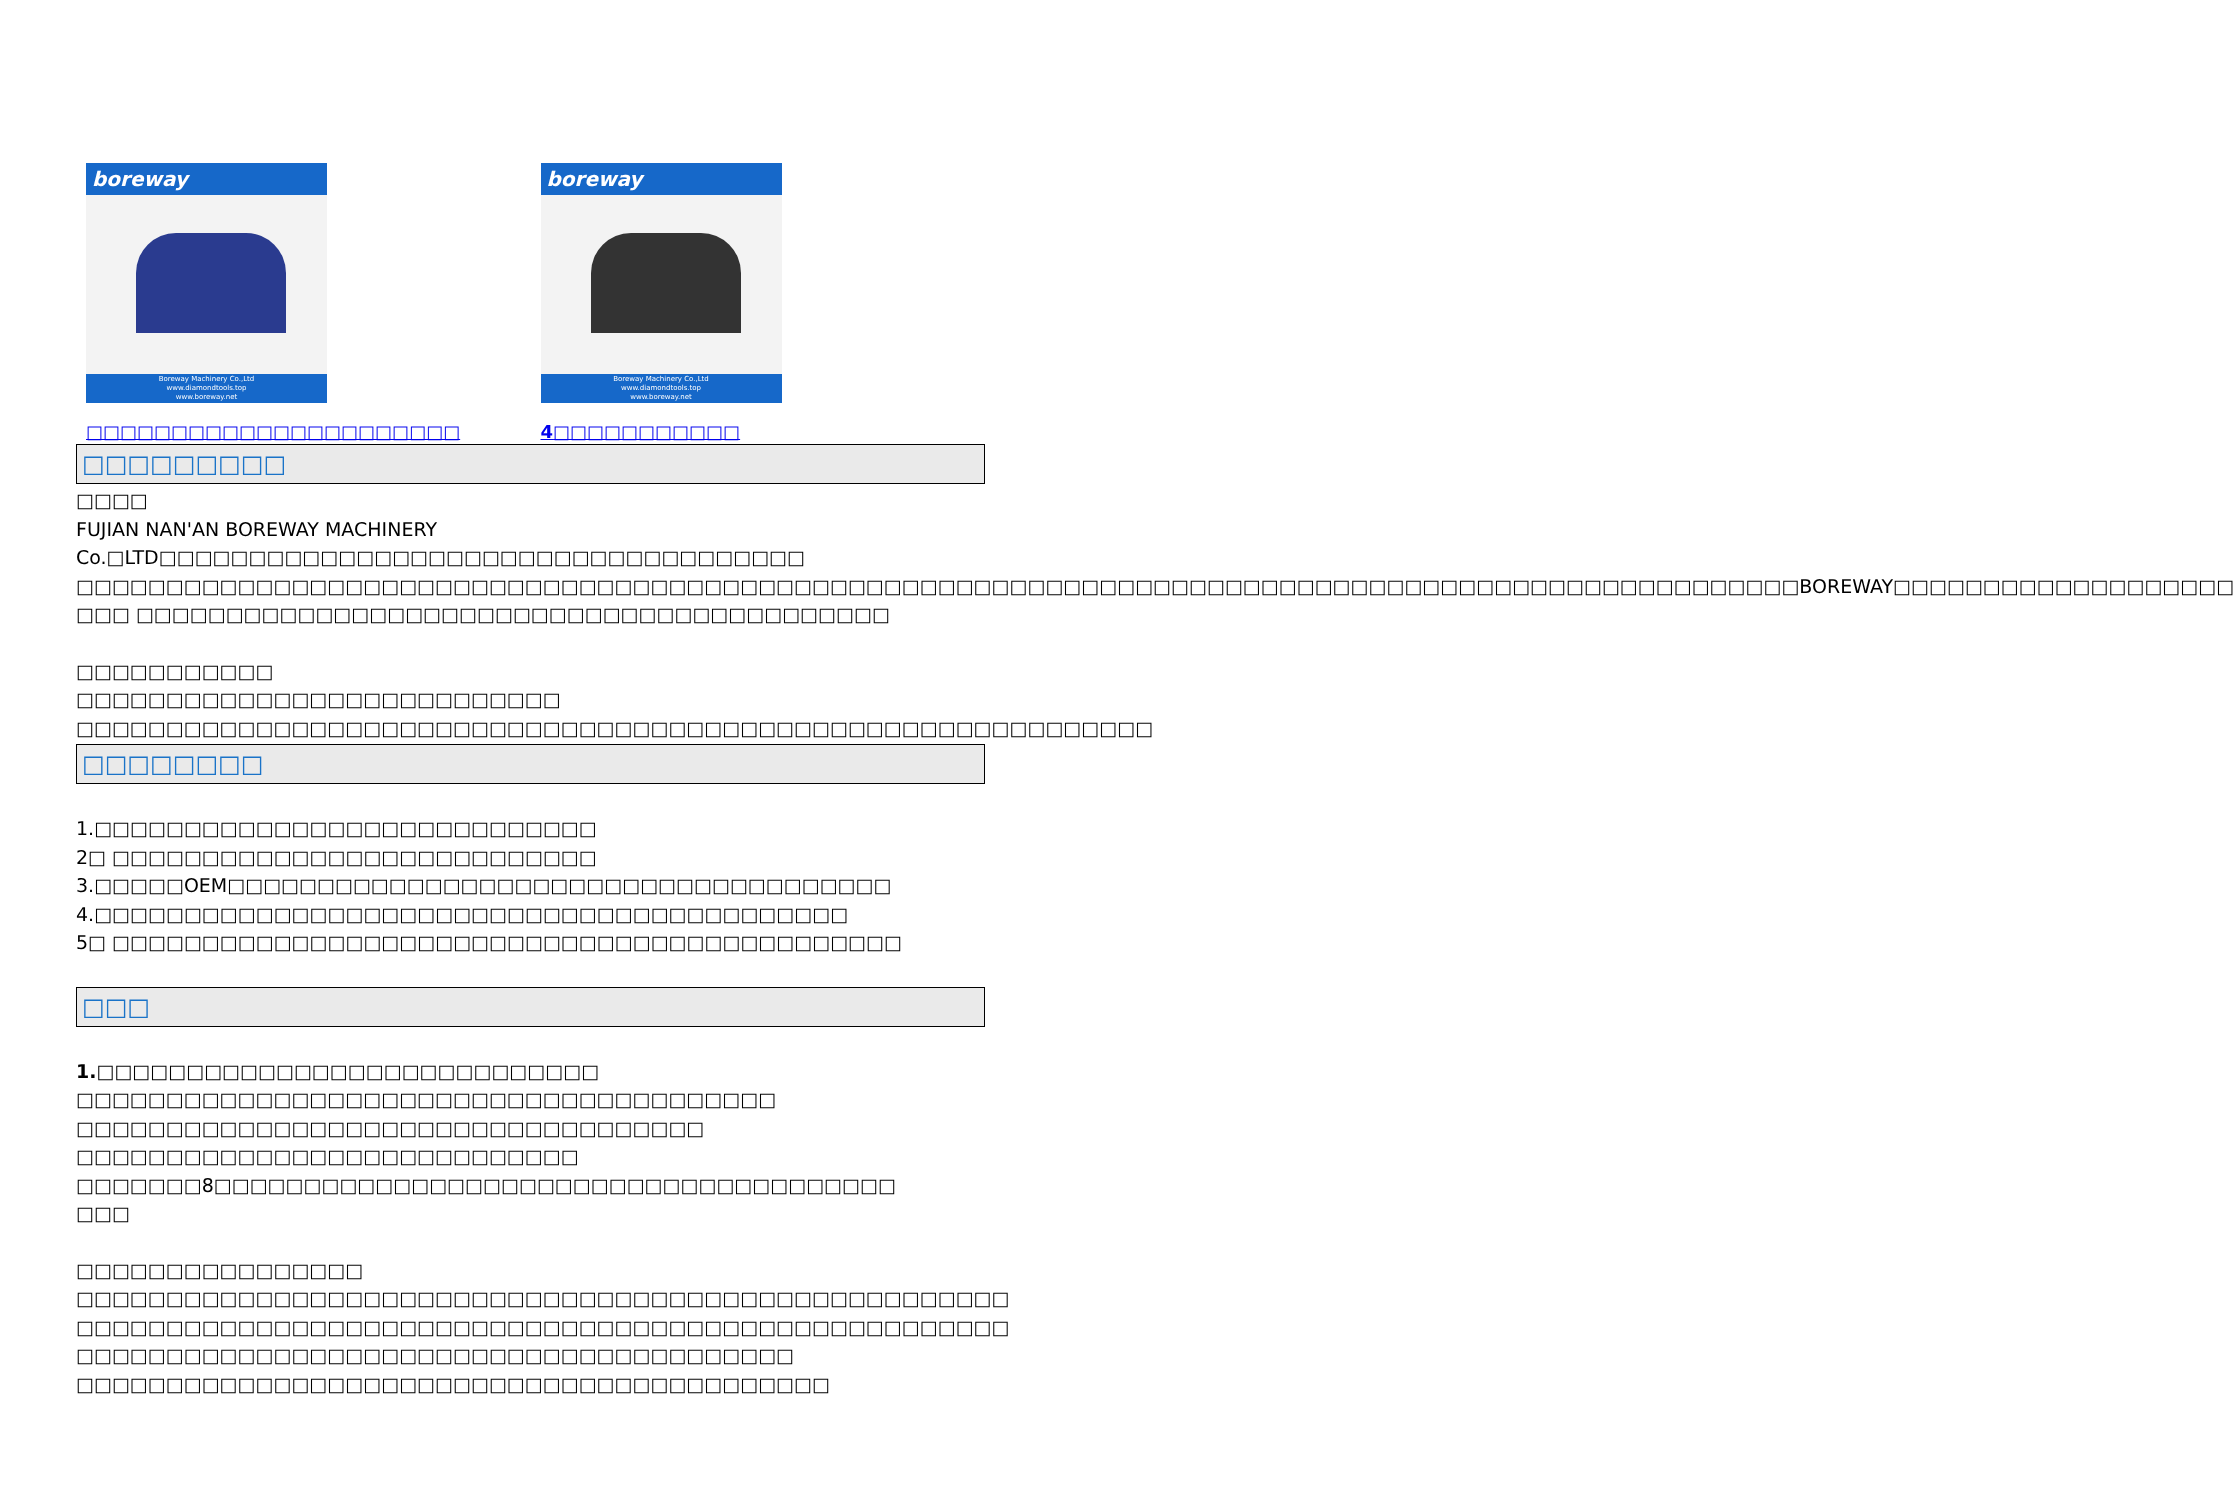boreway
Boreway Machinery Co.,Ltd
www.diamondtools.top
www.boreway.net
□□□□□□□□□□□□□□□□□□□□□□
boreway
Boreway Machinery Co.,Ltd
www.diamondtools.top
www.boreway.net
4□□□□□□□□□□□
□□□□□□□□□
□□□□
FUJIAN NAN'AN BOREWAY MACHINERY Co.□LTD□□□□□□□□□□□□□□□□□□□□□□□□□□□□□□□□□□□□ □□□□□□□□□□□□□□□□□□□□□□□□□□□□□□□□□□□□□□□□□□□□□□□□□□□□□□□□□□□□□□□□□□□□□□□□□□□□□□□□□□□□□□□□□□□□□□□□BOREWAY□□□□□□□□□□□□□□□□□□□ □□□ □□□□□□□□□□□□□□□□□□□□□□□□□□□□□□□□□□□□□□□□□□
□□□□□□□□□□□
□□□□□□□□□□□□□□□□□□□□□□□□□□□
□□□□□□□□□□□□□□□□□□□□□□□□□□□□□□□□□□□□□□□□□□□□□□□□□□□□□□□□□□□□
□□□□□□□□
1.□□□□□□□□□□□□□□□□□□□□□□□□□□□□
2□ □□□□□□□□□□□□□□□□□□□□□□□□□□□
3.□□□□□OEM□□□□□□□□□□□□□□□□□□□□□□□□□□□□□□□□□□□□□
4.□□□□□□□□□□□□□□□□□□□□□□□□□□□□□□□□□□□□□□□□□□
5□ □□□□□□□□□□□□□□□□□□□□□□□□□□□□□□□□□□□□□□□□□□□□
□□□
1.□□□□□□□□□□□□□□□□□□□□□□□□□□□□
□□□□□□□□□□□□□□□□□□□□□□□□□□□□□□□□□□□□□□□
□□□□□□□□□□□□□□□□□□□□□□□□□□□□□□□□□□□
□□□□□□□□□□□□□□□□□□□□□□□□□□□□
□□□□□□□8□□□□□□□□□□□□□□□□□□□□□□□□□□□□□□□□□□□□□□
□□□
□□□□□□□□□□□□□□□□
□□□□□□□□□□□□□□□□□□□□□□□□□□□□□□□□□□□□□□□□□□□□□□□□□□□□
□□□□□□□□□□□□□□□□□□□□□□□□□□□□□□□□□□□□□□□□□□□□□□□□□□□□
□□□□□□□□□□□□□□□□□□□□□□□□□□□□□□□□□□□□□□□□
□□□□□□□□□□□□□□□□□□□□□□□□□□□□□□□□□□□□□□□□□□